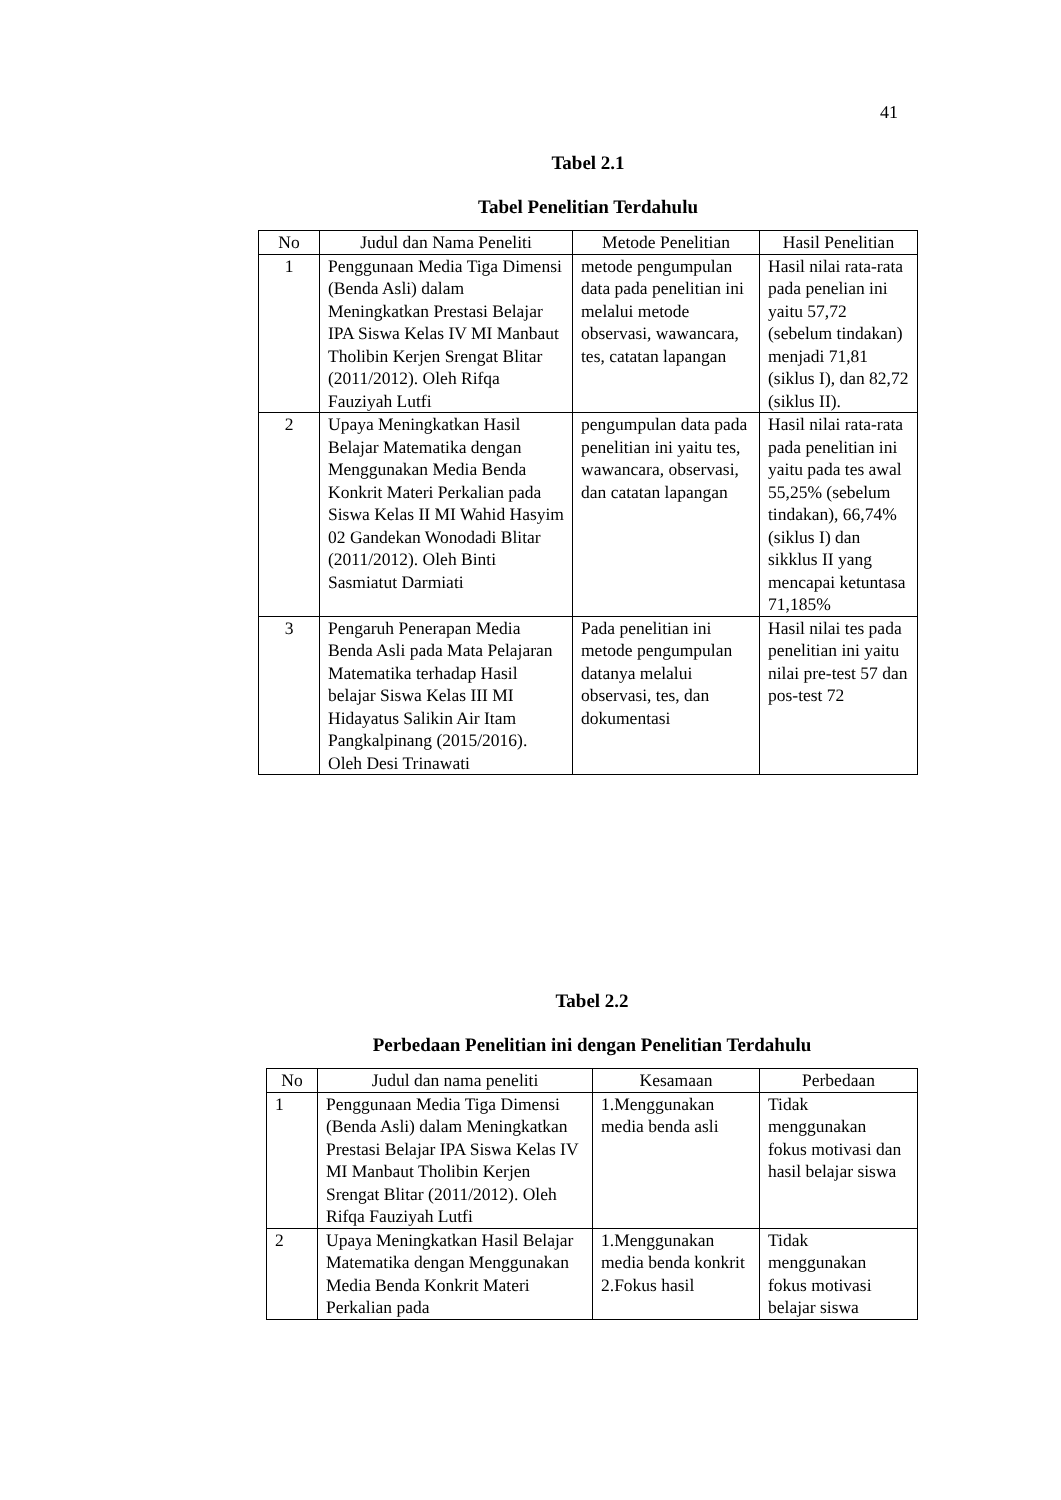41
Tabel 2.1
Tabel Penelitian Terdahulu
| No | Judul dan Nama Peneliti | Metode Penelitian | Hasil Penelitian |
| --- | --- | --- | --- |
| 1 | Penggunaan Media Tiga Dimensi (Benda Asli) dalam Meningkatkan Prestasi Belajar IPA Siswa Kelas IV MI Manbaut Tholibin Kerjen Srengat Blitar (2011/2012). Oleh Rifqa Fauziyah Lutfi | metode pengumpulan data pada penelitian ini melalui metode observasi, wawancara, tes, catatan lapangan | Hasil nilai rata-rata pada penelian ini yaitu 57,72 (sebelum tindakan) menjadi 71,81 (siklus I), dan 82,72 (siklus II). |
| 2 | Upaya Meningkatkan Hasil Belajar Matematika dengan Menggunakan Media Benda Konkrit Materi Perkalian pada Siswa Kelas II MI Wahid Hasyim 02 Gandekan Wonodadi Blitar (2011/2012). Oleh Binti Sasmiatut Darmiati | pengumpulan data pada penelitian ini yaitu tes, wawancara, observasi, dan catatan lapangan | Hasil nilai rata-rata pada penelitian ini yaitu pada tes awal 55,25% (sebelum tindakan), 66,74% (siklus I) dan sikklus II yang mencapai ketuntasa 71,185% |
| 3 | Pengaruh Penerapan Media Benda Asli pada Mata Pelajaran Matematika terhadap Hasil belajar Siswa Kelas III MI Hidayatus Salikin Air Itam Pangkalpinang (2015/2016). Oleh Desi Trinawati | Pada penelitian ini metode pengumpulan datanya melalui observasi, tes, dan dokumentasi | Hasil nilai tes pada penelitian ini yaitu nilai pre-test 57 dan pos-test 72 |
Tabel 2.2
Perbedaan Penelitian ini dengan Penelitian Terdahulu
| No | Judul dan nama peneliti | Kesamaan | Perbedaan |
| --- | --- | --- | --- |
| 1 | Penggunaan Media Tiga Dimensi (Benda Asli) dalam Meningkatkan Prestasi Belajar IPA Siswa Kelas IV MI Manbaut Tholibin Kerjen Srengat Blitar (2011/2012). Oleh Rifqa Fauziyah Lutfi | 1.Menggunakan media benda asli | Tidak menggunakan fokus motivasi dan hasil belajar siswa |
| 2 | Upaya Meningkatkan Hasil Belajar Matematika dengan Menggunakan Media Benda Konkrit Materi Perkalian pada | 1.Menggunakan media benda konkrit 2.Fokus hasil | Tidak menggunakan fokus motivasi belajar siswa |